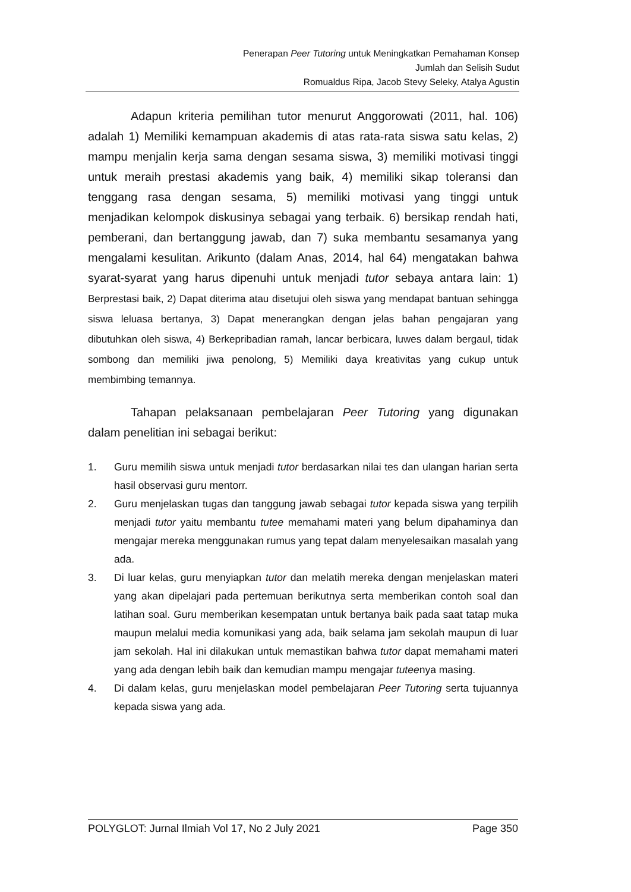Penerapan Peer Tutoring untuk Meningkatkan Pemahaman Konsep
Jumlah dan Selisih Sudut
Romualdus Ripa, Jacob Stevy Seleky, Atalya Agustin
Adapun kriteria pemilihan tutor menurut Anggorowati (2011, hal. 106) adalah 1) Memiliki kemampuan akademis di atas rata-rata siswa satu kelas, 2) mampu menjalin kerja sama dengan sesama siswa, 3) memiliki motivasi tinggi untuk meraih prestasi akademis yang baik, 4) memiliki sikap toleransi dan tenggang rasa dengan sesama, 5) memiliki motivasi yang tinggi untuk menjadikan kelompok diskusinya sebagai yang terbaik. 6) bersikap rendah hati, pemberani, dan bertanggung jawab, dan 7) suka membantu sesamanya yang mengalami kesulitan. Arikunto (dalam Anas, 2014, hal 64) mengatakan bahwa syarat-syarat yang harus dipenuhi untuk menjadi tutor sebaya antara lain: 1) Berprestasi baik, 2) Dapat diterima atau disetujui oleh siswa yang mendapat bantuan sehingga siswa leluasa bertanya, 3) Dapat menerangkan dengan jelas bahan pengajaran yang dibutuhkan oleh siswa, 4) Berkepribadian ramah, lancar berbicara, luwes dalam bergaul, tidak sombong dan memiliki jiwa penolong, 5) Memiliki daya kreativitas yang cukup untuk membimbing temannya.
Tahapan pelaksanaan pembelajaran Peer Tutoring yang digunakan dalam penelitian ini sebagai berikut:
1. Guru memilih siswa untuk menjadi tutor berdasarkan nilai tes dan ulangan harian serta hasil observasi guru mentorr.
2. Guru menjelaskan tugas dan tanggung jawab sebagai tutor kepada siswa yang terpilih menjadi tutor yaitu membantu tutee memahami materi yang belum dipahaminya dan mengajar mereka menggunakan rumus yang tepat dalam menyelesaikan masalah yang ada.
3. Di luar kelas, guru menyiapkan tutor dan melatih mereka dengan menjelaskan materi yang akan dipelajari pada pertemuan berikutnya serta memberikan contoh soal dan latihan soal. Guru memberikan kesempatan untuk bertanya baik pada saat tatap muka maupun melalui media komunikasi yang ada, baik selama jam sekolah maupun di luar jam sekolah. Hal ini dilakukan untuk memastikan bahwa tutor dapat memahami materi yang ada dengan lebih baik dan kemudian mampu mengajar tuteenya masing.
4. Di dalam kelas, guru menjelaskan model pembelajaran Peer Tutoring serta tujuannya kepada siswa yang ada.
POLYGLOT: Jurnal Ilmiah Vol 17, No 2 July 2021 Page 350